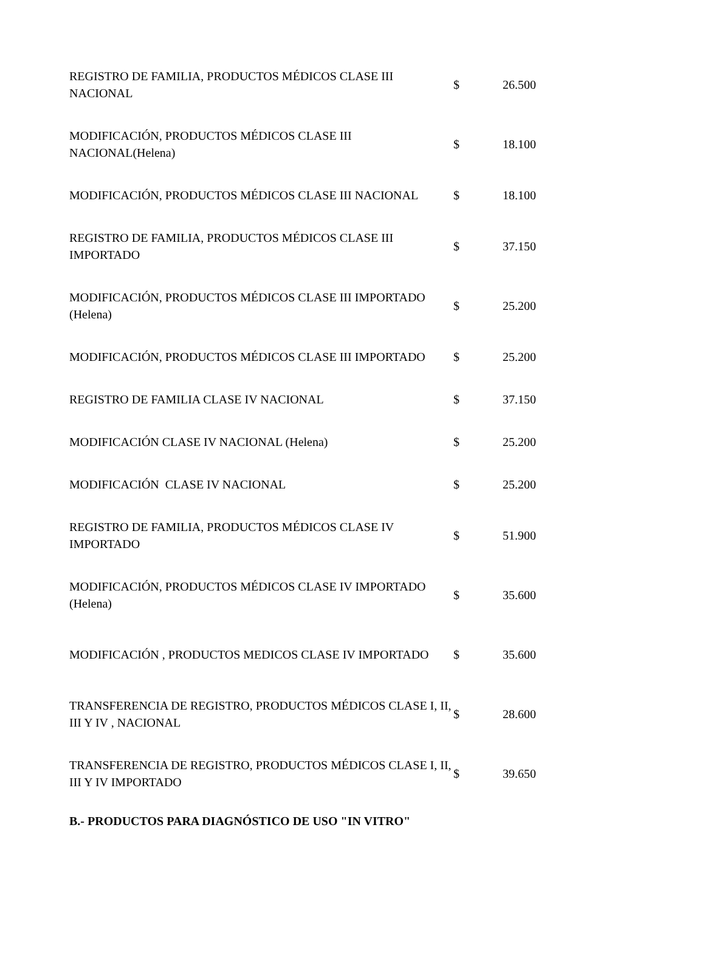| REGISTRO DE FAMILIA, PRODUCTOS MÉDICOS CLASE III NACIONAL | $ | 26.500 |
| MODIFICACIÓN, PRODUCTOS MÉDICOS CLASE III NACIONAL(Helena) | $ | 18.100 |
| MODIFICACIÓN, PRODUCTOS MÉDICOS CLASE III NACIONAL | $ | 18.100 |
| REGISTRO DE FAMILIA, PRODUCTOS MÉDICOS CLASE III IMPORTADO | $ | 37.150 |
| MODIFICACIÓN, PRODUCTOS MÉDICOS CLASE III IMPORTADO (Helena) | $ | 25.200 |
| MODIFICACIÓN, PRODUCTOS MÉDICOS CLASE III IMPORTADO | $ | 25.200 |
| REGISTRO DE FAMILIA CLASE IV NACIONAL | $ | 37.150 |
| MODIFICACIÓN CLASE IV NACIONAL (Helena) | $ | 25.200 |
| MODIFICACIÓN CLASE IV NACIONAL | $ | 25.200 |
| REGISTRO DE FAMILIA, PRODUCTOS MÉDICOS CLASE IV IMPORTADO | $ | 51.900 |
| MODIFICACIÓN, PRODUCTOS MÉDICOS CLASE IV IMPORTADO (Helena) | $ | 35.600 |
| MODIFICACIÓN , PRODUCTOS MEDICOS CLASE IV IMPORTADO | $ | 35.600 |
| TRANSFERENCIA DE REGISTRO, PRODUCTOS MÉDICOS CLASE I, II, III Y IV , NACIONAL | $ | 28.600 |
| TRANSFERENCIA DE REGISTRO, PRODUCTOS MÉDICOS CLASE I, II, III Y IV IMPORTADO | $ | 39.650 |
B.- PRODUCTOS PARA DIAGNÓSTICO DE USO "IN VITRO"